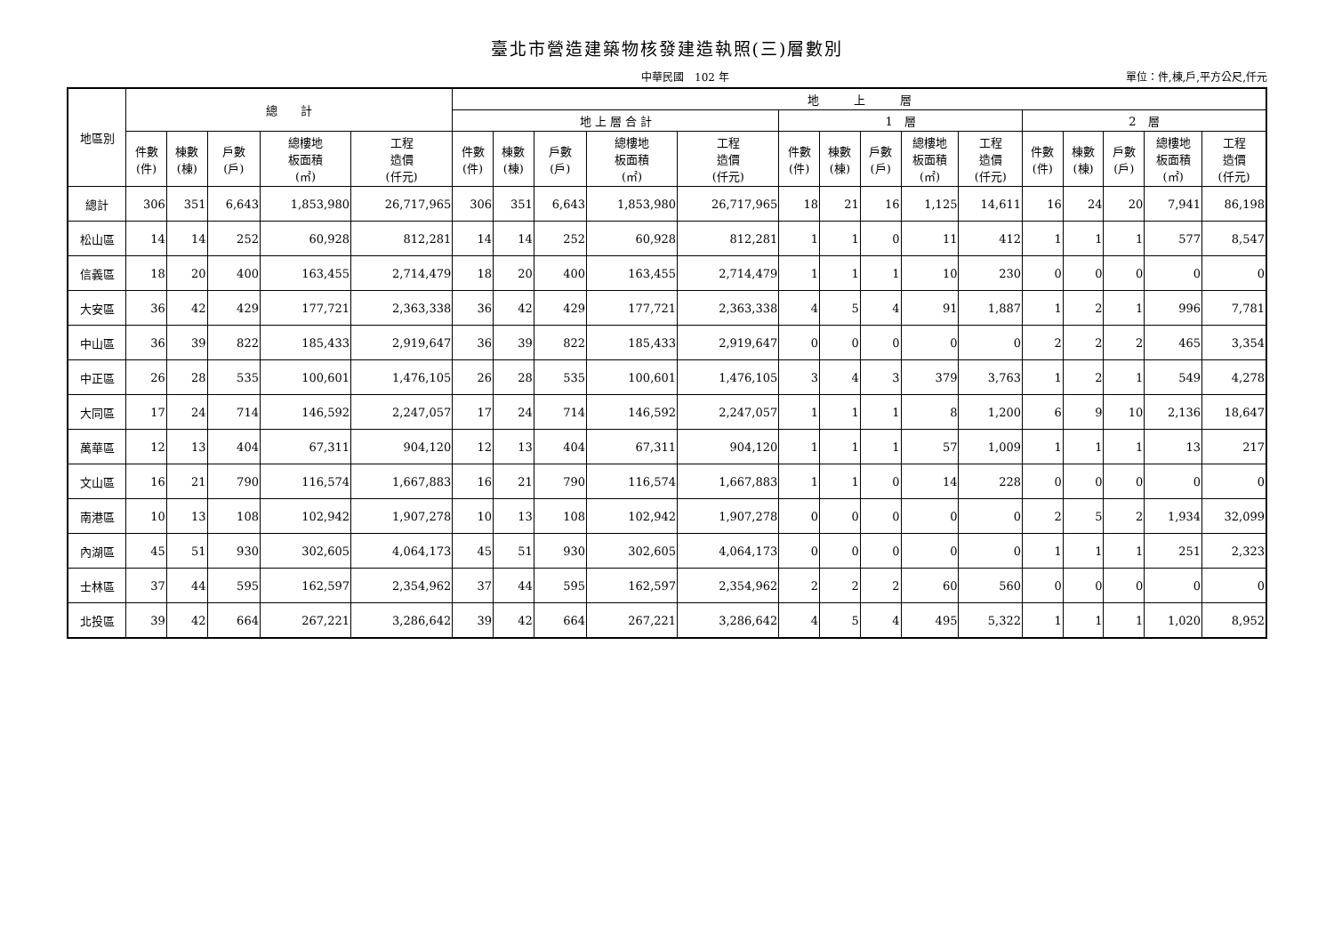臺北市營造建築物核發建造執照(三)層數別
中華民國　102 年 單位：件,棟,戶,平方公尺,仟元
| 地區別 | 總 計 | | | | | 地 上 層 | | | | | | | | | | | | | | |
| --- | --- | --- | --- | --- | --- | --- | --- | --- | --- | --- | --- | --- | --- | --- | --- | --- | --- | --- | --- | --- |
| | | | | | | 地 上 層 合 計 | | | | | 1 層 | | | | | 2 層 | | | | |
| | 件數 (件) | 棟數 (棟) | 戶數 (戶) | 總樓地 板面積 (㎡) | 工程 造價 (仟元) | 件數 (件) | 棟數 (棟) | 戶數 (戶) | 總樓地 板面積 (㎡) | 工程 造價 (仟元) | 件數 (件) | 棟數 (棟) | 戶數 (戶) | 總樓地 板面積 (㎡) | 工程 造價 (仟元) | 件數 (件) | 棟數 (棟) | 戶數 (戶) | 總樓地 板面積 (㎡) | 工程 造價 (仟元) |
| 總計 | 306 | 351 | 6,643 | 1,853,980 | 26,717,965 | 306 | 351 | 6,643 | 1,853,980 | 26,717,965 | 18 | 21 | 16 | 1,125 | 14,611 | 16 | 24 | 20 | 7,941 | 86,198 |
| 松山區 | 14 | 14 | 252 | 60,928 | 812,281 | 14 | 14 | 252 | 60,928 | 812,281 | 1 | 1 | 0 | 11 | 412 | 1 | 1 | 1 | 577 | 8,547 |
| 信義區 | 18 | 20 | 400 | 163,455 | 2,714,479 | 18 | 20 | 400 | 163,455 | 2,714,479 | 1 | 1 | 1 | 10 | 230 | 0 | 0 | 0 | 0 | 0 |
| 大安區 | 36 | 42 | 429 | 177,721 | 2,363,338 | 36 | 42 | 429 | 177,721 | 2,363,338 | 4 | 5 | 4 | 91 | 1,887 | 1 | 2 | 1 | 996 | 7,781 |
| 中山區 | 36 | 39 | 822 | 185,433 | 2,919,647 | 36 | 39 | 822 | 185,433 | 2,919,647 | 0 | 0 | 0 | 0 | 0 | 2 | 2 | 2 | 465 | 3,354 |
| 中正區 | 26 | 28 | 535 | 100,601 | 1,476,105 | 26 | 28 | 535 | 100,601 | 1,476,105 | 3 | 4 | 3 | 379 | 3,763 | 1 | 2 | 1 | 549 | 4,278 |
| 大同區 | 17 | 24 | 714 | 146,592 | 2,247,057 | 17 | 24 | 714 | 146,592 | 2,247,057 | 1 | 1 | 1 | 8 | 1,200 | 6 | 9 | 10 | 2,136 | 18,647 |
| 萬華區 | 12 | 13 | 404 | 67,311 | 904,120 | 12 | 13 | 404 | 67,311 | 904,120 | 1 | 1 | 1 | 57 | 1,009 | 1 | 1 | 1 | 13 | 217 |
| 文山區 | 16 | 21 | 790 | 116,574 | 1,667,883 | 16 | 21 | 790 | 116,574 | 1,667,883 | 1 | 1 | 0 | 14 | 228 | 0 | 0 | 0 | 0 | 0 |
| 南港區 | 10 | 13 | 108 | 102,942 | 1,907,278 | 10 | 13 | 108 | 102,942 | 1,907,278 | 0 | 0 | 0 | 0 | 0 | 2 | 5 | 2 | 1,934 | 32,099 |
| 內湖區 | 45 | 51 | 930 | 302,605 | 4,064,173 | 45 | 51 | 930 | 302,605 | 4,064,173 | 0 | 0 | 0 | 0 | 0 | 1 | 1 | 1 | 251 | 2,323 |
| 士林區 | 37 | 44 | 595 | 162,597 | 2,354,962 | 37 | 44 | 595 | 162,597 | 2,354,962 | 2 | 2 | 2 | 60 | 560 | 0 | 0 | 0 | 0 | 0 |
| 北投區 | 39 | 42 | 664 | 267,221 | 3,286,642 | 39 | 42 | 664 | 267,221 | 3,286,642 | 4 | 5 | 4 | 495 | 5,322 | 1 | 1 | 1 | 1,020 | 8,952 |